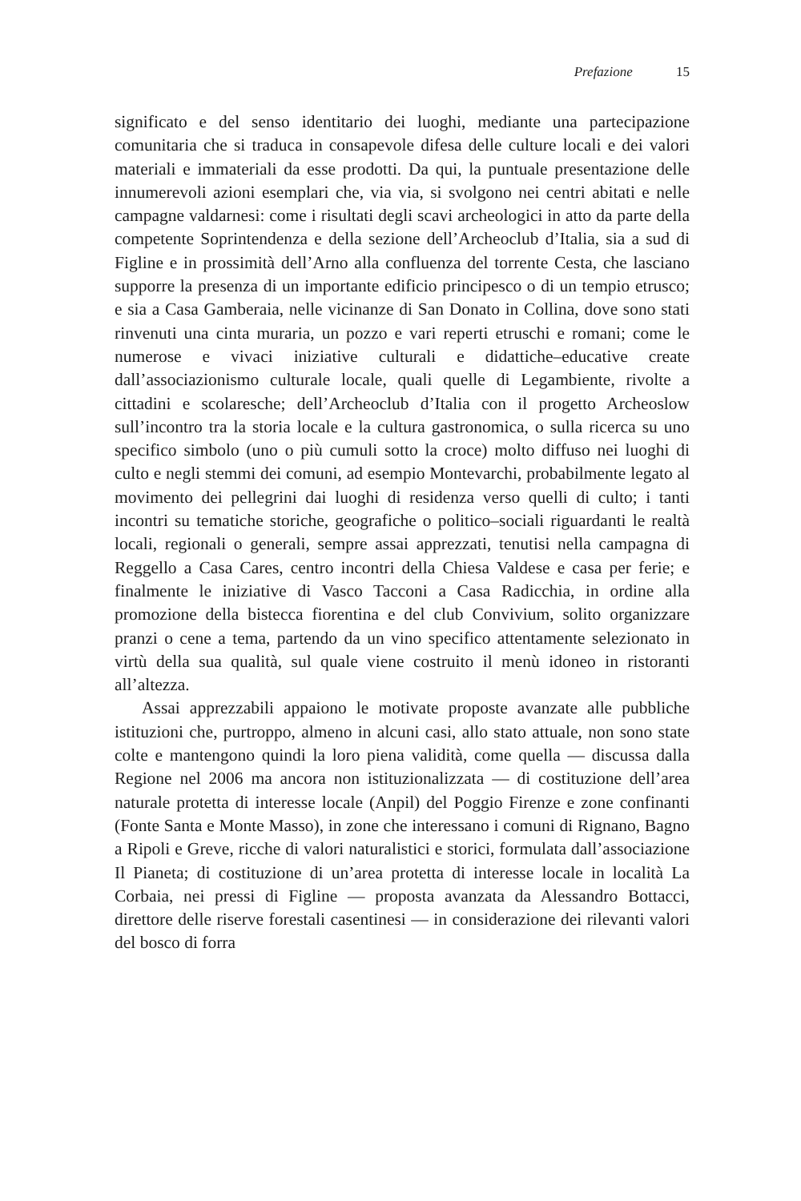Prefazione 15
significato e del senso identitario dei luoghi, mediante una partecipazione comunitaria che si traduca in consapevole difesa delle culture locali e dei valori materiali e immateriali da esse prodotti. Da qui, la puntuale presentazione delle innumerevoli azioni esemplari che, via via, si svolgono nei centri abitati e nelle campagne valdarnesi: come i risultati degli scavi archeologici in atto da parte della competente Soprintendenza e della sezione dell’Archeoclub d’Italia, sia a sud di Figline e in prossimità dell’Arno alla confluenza del torrente Cesta, che lasciano supporre la presenza di un importante edificio principesco o di un tempio etrusco; e sia a Casa Gamberaia, nelle vicinanze di San Donato in Collina, dove sono stati rinvenuti una cinta muraria, un pozzo e vari reperti etruschi e romani; come le numerose e vivaci iniziative culturali e didattiche–educative create dall’associazionismo culturale locale, quali quelle di Legambiente, rivolte a cittadini e scolaresche; dell’Archeoclub d’Italia con il progetto Archeoslow sull’incontro tra la storia locale e la cultura gastronomica, o sulla ricerca su uno specifico simbolo (uno o più cumuli sotto la croce) molto diffuso nei luoghi di culto e negli stemmi dei comuni, ad esempio Montevarchi, probabilmente legato al movimento dei pellegrini dai luoghi di residenza verso quelli di culto; i tanti incontri su tematiche storiche, geografiche o politico–sociali riguardanti le realtà locali, regionali o generali, sempre assai apprezzati, tenutisi nella campagna di Reggello a Casa Cares, centro incontri della Chiesa Valdese e casa per ferie; e finalmente le iniziative di Vasco Tacconi a Casa Radicchia, in ordine alla promozione della bistecca fiorentina e del club Convivium, solito organizzare pranzi o cene a tema, partendo da un vino specifico attentamente selezionato in virtù della sua qualità, sul quale viene costruito il menù idoneo in ristoranti all’altezza.
Assai apprezzabili appaiono le motivate proposte avanzate alle pubbliche istituzioni che, purtroppo, almeno in alcuni casi, allo stato attuale, non sono state colte e mantengono quindi la loro piena validità, come quella — discussa dalla Regione nel 2006 ma ancora non istituzionalizzata — di costituzione dell’area naturale protetta di interesse locale (Anpil) del Poggio Firenze e zone confinanti (Fonte Santa e Monte Masso), in zone che interessano i comuni di Rignano, Bagno a Ripoli e Greve, ricche di valori naturalistici e storici, formulata dall’associazione Il Pianeta; di costituzione di un’area protetta di interesse locale in località La Corbaia, nei pressi di Figline — proposta avanzata da Alessandro Bottacci, direttore delle riserve forestali casentinesi — in considerazione dei rilevanti valori del bosco di forra